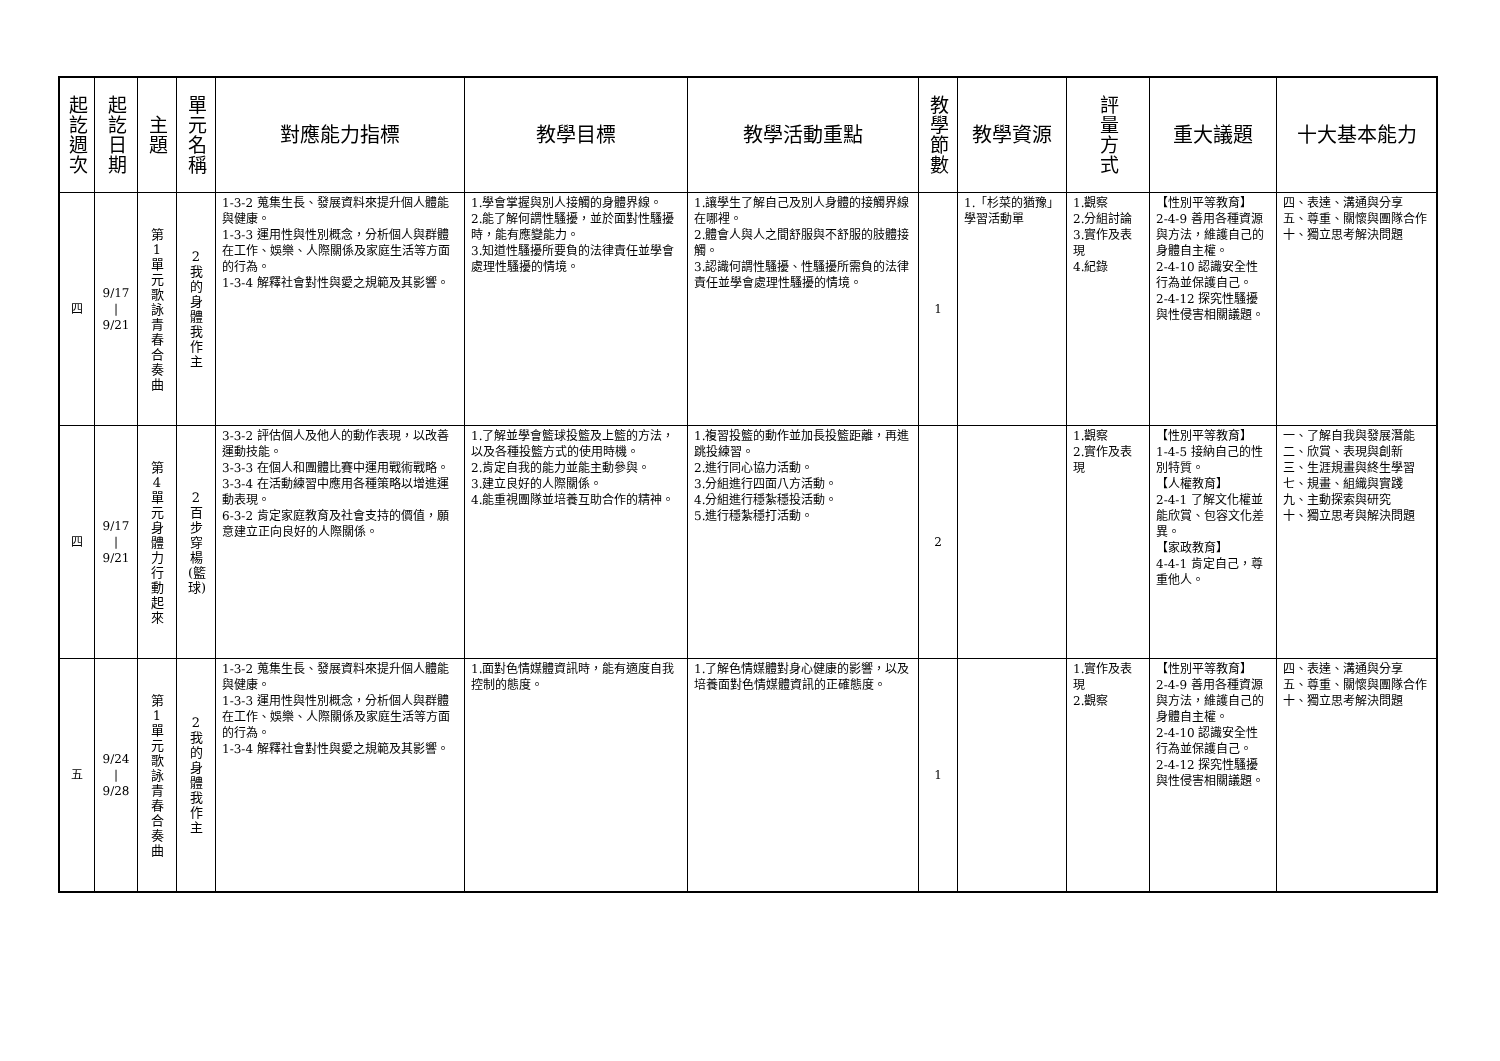| 起訖週次 | 起訖日期 | 主 題 | 單元名稱 | 對應能力指標 | 教學目標 | 教學活動重點 | 教學節數 | 教學資源 | 評量方式 | 重大議題 | 十大基本能力 |
| --- | --- | --- | --- | --- | --- | --- | --- | --- | --- | --- | --- |
| 四 | 9/17 / 9/21 | 第1單元歌詠青春合奏曲 | 2我的身體我作主 | 1-3-2 蒐集生長、發展資料來提升個人體能與健康。 1-3-3 運用性與性別概念，分析個人與群體在工作、娛樂、人際關係及家庭生活等方面的行為。 1-3-4 解釋社會對性與愛之規範及其影響。 | 1.學會掌握與別人接觸的身體界線。 2.能了解何謂性騷擾，並於面對性騷擾時，能有應變能力。 3.知道性騷擾所要負的法律責任並學會處理性騷擾的情境。 | 1.讓學生了解自己及別人身體的接觸界線在哪裡。 2.體會人與人之間舒服與不舒服的肢體接觸。 3.認識何謂性騷擾、性騷擾所需負的法律責任並學會處理性騷擾的情境。 | 1 | 1.「杉菜的猶豫」學習活動單 | 1.觀察 2.分組討論 3.實作及表現 4.紀錄 | 【性別平等教育】 2-4-9 善用各種資源與方法，維護自己的身體自主權。 2-4-10 認識安全性行為並保護自己。 2-4-12 探究性騷擾與性侵害相關議題。 | 四、表達、溝通與分享 五、尊重、關懷與團隊合作 十、獨立思考解決問題 |
| 四 | 9/17 / 9/21 | 第4單元身體力行動起來 | 2百步穿楊(籃球) | 3-3-2 評估個人及他人的動作表現，以改善運動技能。 3-3-3 在個人和團體比賽中運用戰術戰略。 3-3-4 在活動練習中應用各種策略以增進運動表現。 6-3-2 肯定家庭教育及社會支持的價值，願意建立正向良好的人際關係。 | 1.了解並學會籃球投籃及上籃的方法，以及各種投籃方式的使用時機。 2.肯定自我的能力並能主動參與。 3.建立良好的人際關係。 4.能重視團隊並培養互助合作的精神。 | 1.複習投籃的動作並加長投籃距離，再進跳投練習。 2.進行同心協力活動。 3.分組進行四面八方活動。 4.分組進行穩紮穩投活動。 5.進行穩紮穩打活動。 | 2 | | 1.觀察 2.實作及表現 | 【性別平等教育】 1-4-5 接納自己的性別特質。 【人權教育】 2-4-1 了解文化權並能欣賞、包容文化差異。 【家政教育】 4-4-1 肯定自己，尊重他人。 | 一、了解自我與發展潛能 二、欣賞、表現與創新 三、生涯規畫與終生學習 七、規畫、組織與實踐 九、主動探索與研究 十、獨立思考與解決問題 |
| 五 | 9/24 / 9/28 | 第1單元歌詠青春合奏曲 | 2我的身體我作主 | 1-3-2 蒐集生長、發展資料來提升個人體能與健康。 1-3-3 運用性與性別概念，分析個人與群體在工作、娛樂、人際關係及家庭生活等方面的行為。 1-3-4 解釋社會對性與愛之規範及其影響。 | 1.面對色情媒體資訊時，能有適度自我控制的態度。 | 1.了解色情媒體對身心健康的影響，以及培養面對色情媒體資訊的正確態度。 | 1 | | 1.實作及表現 2.觀察 | 【性別平等教育】 2-4-9 善用各種資源與方法，維護自己的身體自主權。 2-4-10 認識安全性行為並保護自己。 2-4-12 探究性騷擾與性侵害相關議題。 | 四、表達、溝通與分享 五、尊重、關懷與團隊合作 十、獨立思考解決問題 |